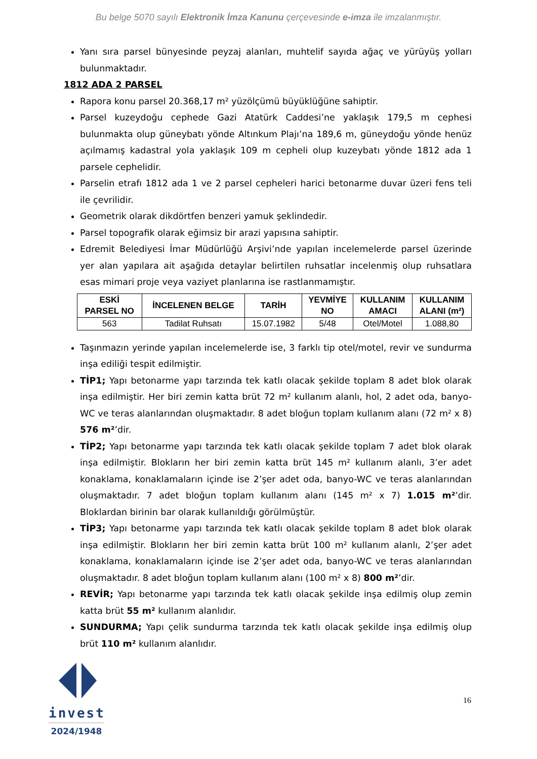Bu belge 5070 sayılı Elektronik İmza Kanunu çerçevesinde e-imza ile imzalanmıştır.
Yanı sıra parsel bünyesinde peyzaj alanları, muhtelif sayıda ağaç ve yürüyüş yolları bulunmaktadır.
1812 ADA 2 PARSEL
Rapora konu parsel 20.368,17 m² yüzölçümü büyüklüğüne sahiptir.
Parsel kuzeydoğu cephede Gazi Atatürk Caddesi’ne yaklaşık 179,5 m cephesi bulunmakta olup güneybatı yönde Altınkum Plajı’na 189,6 m, güneydoğu yönde henüz açılmamış kadastral yola yaklaşık 109 m cepheli olup kuzeybatı yönde 1812 ada 1 parsele cephelidir.
Parselin etrafı 1812 ada 1 ve 2 parsel cepheleri harici betonarme duvar üzeri fens teli ile çevrilidir.
Geometrik olarak dikdörtfen benzeri yamuk şeklindedir.
Parsel topografik olarak eğimsiz bir arazi yapısına sahiptir.
Edremit Belediyesi İmar Müdürlüğü Arşivi’nde yapılan incelemelerde parsel üzerinde yer alan yapılara ait aşağıda detaylar belirtilen ruhsatlar incelenmiş olup ruhsatlara esas mimari proje veya vaziyet planlarına ise rastlanmamıştır.
| ESKİ PARSEL NO | İNCELENEN BELGE | TARİH | YEVMİYE NO | KULLANIM AMACI | KULLANIM ALANI (m²) |
| --- | --- | --- | --- | --- | --- |
| 563 | Tadilat Ruhsatı | 15.07.1982 | 5/48 | Otel/Motel | 1.088,80 |
Taşınmazın yerinde yapılan incelemelerde ise, 3 farklı tip otel/motel, revir ve sundurma inşa ediliği tespit edilmiştir.
TİP1; Yapı betonarme yapı tarzında tek katlı olacak şekilde toplam 8 adet blok olarak inşa edilmiştir. Her biri zemin katta brüt 72 m² kullanım alanlı, hol, 2 adet oda, banyo-WC ve teras alanlarından oluşmaktadır. 8 adet bloğun toplam kullanım alanı (72 m² x 8) 576 m²’dir.
TİP2; Yapı betonarme yapı tarzında tek katlı olacak şekilde toplam 7 adet blok olarak inşa edilmiştir. Blokların her biri zemin katta brüt 145 m² kullanım alanlı, 3’er adet konaklama, konaklamaların içinde ise 2’şer adet oda, banyo-WC ve teras alanlarından oluşmaktadır. 7 adet bloğun toplam kullanım alanı (145 m² x 7) 1.015 m²’dir. Bloklardan birinin bar olarak kullanıldığı görülmüştür.
TİP3; Yapı betonarme yapı tarzında tek katlı olacak şekilde toplam 8 adet blok olarak inşa edilmiştir. Blokların her biri zemin katta brüt 100 m² kullanım alanlı, 2’şer adet konaklama, konaklamaların içinde ise 2’şer adet oda, banyo-WC ve teras alanlarından oluşmaktadır. 8 adet bloğun toplam kullanım alanı (100 m² x 8) 800 m²’dir.
REVİR; Yapı betonarme yapı tarzında tek katlı olacak şekilde inşa edilmiş olup zemin katta brüt 55 m² kullanım alanlıdır.
SUNDURMA; Yapı çelik sundurma tarzında tek katlı olacak şekilde inşa edilmiş olup brüt 110 m² kullanım alanlıdır.
invest
2024/1948
16